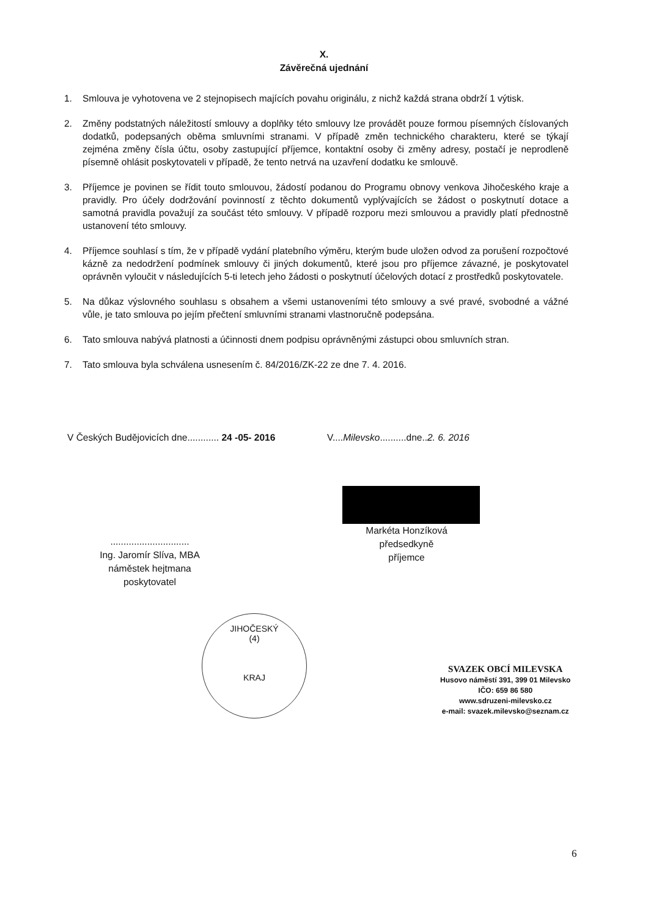X.
Závěrečná ujednání
1. Smlouva je vyhotovena ve 2 stejnopisech majících povahu originálu, z nichž každá strana obdrží 1 výtisk.
2. Změny podstatných náležitostí smlouvy a doplňky této smlouvy lze provádět pouze formou písemných číslovaných dodatků, podepsaných oběma smluvními stranami. V případě změn technického charakteru, které se týkají zejména změny čísla účtu, osoby zastupující příjemce, kontaktní osoby či změny adresy, postačí je neprodleně písemně ohlásit poskytovateli v případě, že tento netrvá na uzavření dodatku ke smlouvě.
3. Příjemce je povinen se řídit touto smlouvou, žádostí podanou do Programu obnovy venkova Jihočeského kraje a pravidly. Pro účely dodržování povinností z těchto dokumentů vyplývajících se žádost o poskytnutí dotace a samotná pravidla považují za součást této smlouvy. V případě rozporu mezi smlouvou a pravidly platí přednostně ustanovení této smlouvy.
4. Příjemce souhlasí s tím, že v případě vydání platebního výměru, kterým bude uložen odvod za porušení rozpočtové kázně za nedodržení podmínek smlouvy či jiných dokumentů, které jsou pro příjemce závazné, je poskytovatel oprávněn vyloučit v následujících 5-ti letech jeho žádosti o poskytnutí účelových dotací z prostředků poskytovatele.
5. Na důkaz výslovného souhlasu s obsahem a všemi ustanoveními této smlouvy a své pravé, svobodné a vážné vůle, je tato smlouva po jejím přečtení smluvními stranami vlastnoručně podepsána.
6. Tato smlouva nabývá platnosti a účinnosti dnem podpisu oprávněnými zástupci obou smluvních stran.
7. Tato smlouva byla schválena usnesením č. 84/2016/ZK-22 ze dne 7. 4. 2016.
V Českých Budějovicích dne............ 24 -05- 2016
..............................
Ing. Jaromír Slíva, MBA
náměstek hejtmana
poskytovatel
V....Milevsko..........dne..2. 6. 2016
Markéta Honzíková
předsedkyně
příjemce
JIHOČESKÝ
(4)
KRAJ
SVAZEK OBCÍ MILEVSKA
Husovo náměstí 391, 399 01 Milevsko
IČO: 659 86 580
www.sdruzeni-milevsko.cz
e-mail: svazek.milevsko@seznam.cz
6